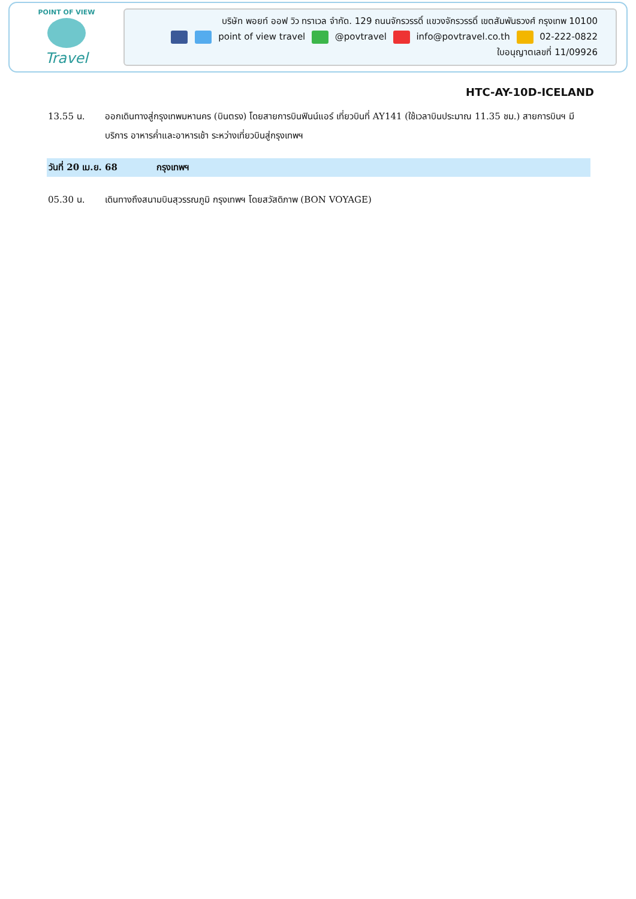POINT OF VIEW
Travel
บริษัท พอยท์ ออฟ วิว ทราเวล จำกัด. 129 ถนนจักรวรรดิ์ แขวงจักรวรรดิ์ เขตสัมพันธวงศ์ กรุงเทพ 10100
point of view travel @povtravel info@povtravel.co.th 02-222-0822
ใบอนุญาตเลขที่ 11/09926
HTC-AY-10D-ICELAND
13.55 น. ออกเดินทางสู่กรุงเทพมหานคร (บินตรง) โดยสายการบินฟินน์แอร์ เที่ยวบินที่ AY141 (ใช้เวลาบินประมาณ 11.35 ชม.) สายการบินฯ มีบริการ อาหารค่ำและอาหารเช้า ระหว่างเที่ยวบินสู่กรุงเทพฯ
วันที่ 20 เม.ย. 68 กรุงเทพฯ
05.30 น. เดินทางถึงสนามบินสุวรรณภูมิ กรุงเทพฯ โดยสวัสดิภาพ (BON VOYAGE)